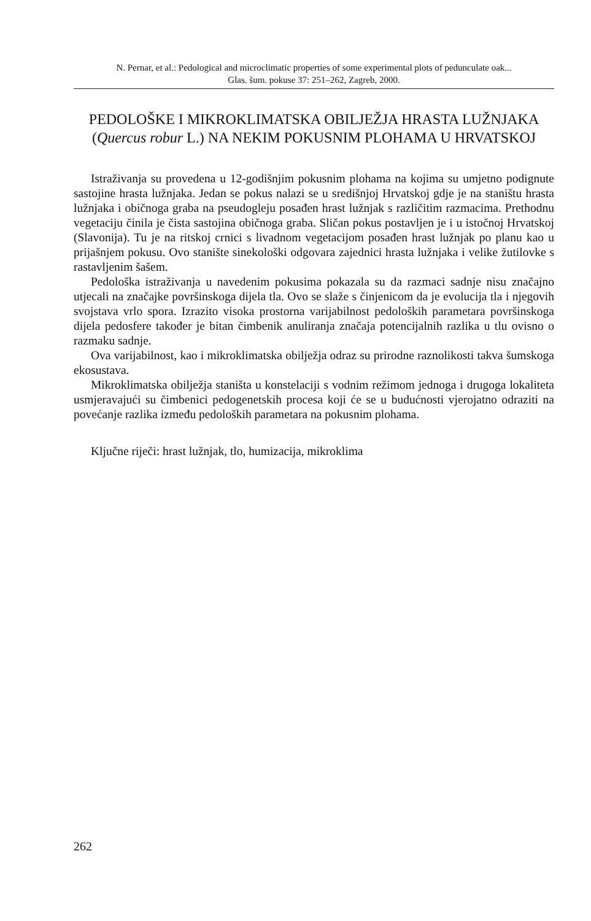N. Pernar, et al.: Pedological and microclimatic properties of some experimental plots of pedunculate oak...
Glas. šum. pokuse 37: 251–262, Zagreb, 2000.
PEDOLOŠKE I MIKROKLIMATSKA OBILJEŽJA HRASTA LUŽNJAKA (Quercus robur L.) NA NEKIM POKUSNIM PLOHAMA U HRVATSKOJ
Istraživanja su provedena u 12-godišnjim pokusnim plohama na kojima su umjetno podignute sastojine hrasta lužnjaka. Jedan se pokus nalazi se u središnjoj Hrvatskoj gdje je na staništu hrasta lužnjaka i običnoga graba na pseudogleju posađen hrast lužnjak s različitim razmacima. Prethodnu vegetaciju činila je čista sastojina običnoga graba. Sličan pokus postavljen je i u istočnoj Hrvatskoj (Slavonija). Tu je na ritskoj crnici s livadnom vegetacijom posađen hrast lužnjak po planu kao u prijašnjem pokusu. Ovo stanište sinekološki odgovara zajednici hrasta lužnjaka i velike žutilovke s rastavljenim šašem.
Pedološka istraživanja u navedenim pokusima pokazala su da razmaci sadnje nisu značajno utjecali na značajke površinskoga dijela tla. Ovo se slaže s činjenicom da je evolucija tla i njegovih svojstava vrlo spora. Izrazito visoka prostorna varijabilnost pedoloških parametara površinskoga dijela pedosfere također je bitan čimbenik anuliranja značaja potencijalnih razlika u tlu ovisno o razmaku sadnje.
Ova varijabilnost, kao i mikroklimatska obilježja odraz su prirodne raznolikosti takva šumskoga ekosustava.
Mikroklimatska obilježja staništa u konstelaciji s vodnim režimom jednoga i drugoga lokaliteta usmjeravajući su čimbenici pedogenetskih procesa koji će se u budućnosti vjerojatno odraziti na povećanje razlika između pedoloških parametara na pokusnim plohama.
Ključne riječi: hrast lužnjak, tlo, humizacija, mikroklima
262